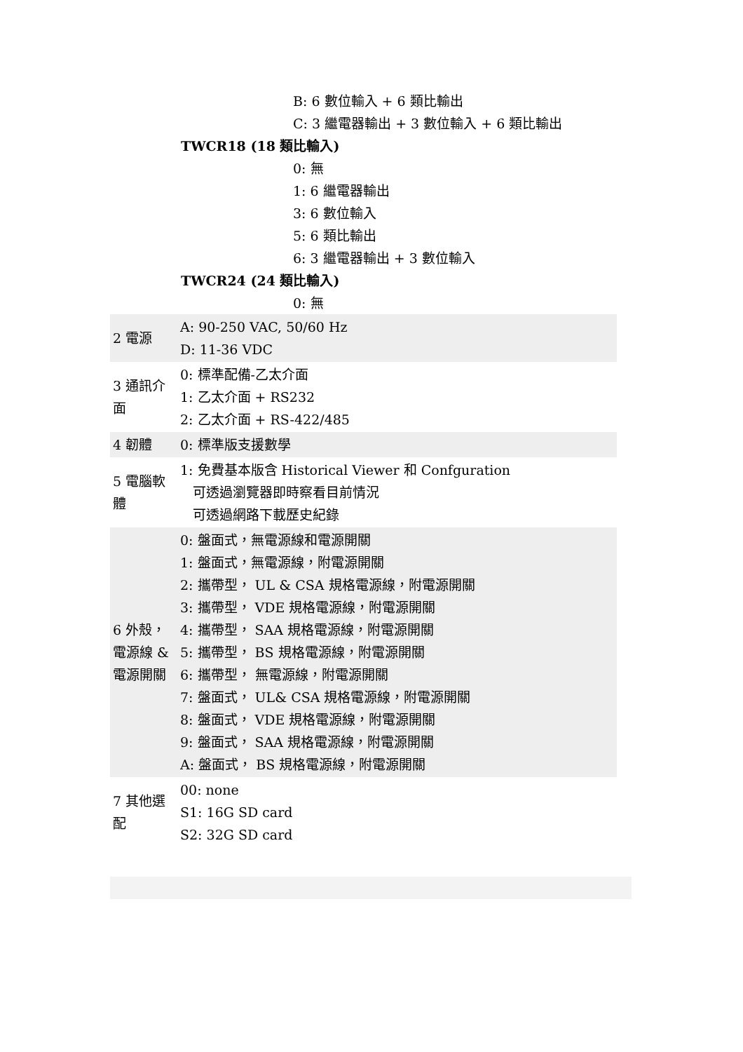B: 6 數位輸入 + 6 類比輸出
C: 3 繼電器輸出 + 3 數位輸入 + 6 類比輸出
TWCR18 (18 類比輸入)
0: 無
1: 6 繼電器輸出
3: 6 數位輸入
5: 6 類比輸出
6: 3 繼電器輸出 + 3 數位輸入
TWCR24 (24 類比輸入)
0: 無
| 2 電源 | A: 90-250 VAC, 50/60 Hz D: 11-36 VDC |
| 3 通訊介面 | 0: 標準配備-乙太介面 1: 乙太介面 + RS232 2: 乙太介面 + RS-422/485 |
| 4 韌體 | 0: 標準版支援數學 |
| 5 電腦軟體 | 1: 免費基本版含 Historical Viewer 和 Confguration 可透過瀏覽器即時察看目前情況 可透過網路下載歷史紀錄 |
| 6 外殼，電源線 & 電源開關 | 0: 盤面式，無電源線和電源開關 1: 盤面式，無電源線，附電源開關 2: 攜帶型， UL & CSA 規格電源線，附電源開關 3: 攜帶型， VDE 規格電源線，附電源開關 4: 攜帶型， SAA 規格電源線，附電源開關 5: 攜帶型， BS 規格電源線，附電源開關 6: 攜帶型， 無電源線，附電源開關 7: 盤面式， UL& CSA 規格電源線，附電源開關 8: 盤面式， VDE 規格電源線，附電源開關 9: 盤面式， SAA 規格電源線，附電源開關 A: 盤面式， BS 規格電源線，附電源開關 |
| 7 其他選配 | 00: none S1: 16G SD card S2: 32G SD card |